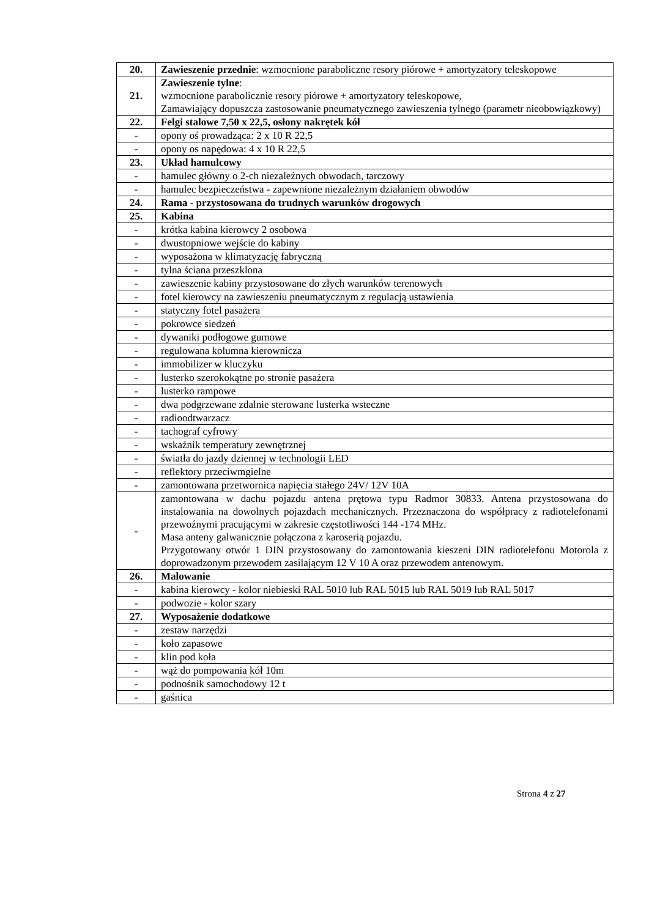| 20. | Zawieszenie przednie : wzmocnione paraboliczne resory piórowe + amortyzatory teleskopowe |
| 21. | Zawieszenie tylne : wzmocnione parabolicznie resory piórowe + amortyzatory teleskopowe, Zamawiający dopuszcza zastosowanie pneumatycznego zawieszenia tylnego (parametr nieobowiązkowy) |
| 22. | Felgi stalowe 7,50 x 22,5, osłony nakrętek kół |
| - | opony oś prowadząca: 2 x 10 R 22,5 |
| - | opony os napędowa: 4 x 10 R 22,5 |
| 23. | Układ hamulcowy |
| - | hamulec główny o 2-ch niezależnych obwodach, tarczowy |
| - | hamulec bezpieczeństwa - zapewnione niezależnym działaniem obwodów |
| 24. | Rama - przystosowana do trudnych warunków drogowych |
| 25. | Kabina |
| - | krótka kabina kierowcy 2 osobowa |
| - | dwustopniowe wejście do kabiny |
| - | wyposażona w klimatyzację fabryczną |
| - | tylna ściana przeszklona |
| - | zawieszenie kabiny przystosowane do złych warunków terenowych |
| - | fotel kierowcy na zawieszeniu pneumatycznym z regulacją ustawienia |
| - | statyczny fotel pasażera |
| - | pokrowce siedzeń |
| - | dywaniki podłogowe gumowe |
| - | regulowana kolumna kierownicza |
| - | immobilizer w kluczyku |
| - | lusterko szerokokątne po stronie pasażera |
| - | lusterko rampowe |
| - | dwa podgrzewane zdalnie sterowane lusterka wsteczne |
| - | radioodtwarzacz |
| - | tachograf cyfrowy |
| - | wskaźnik temperatury zewnętrznej |
| - | światła do jazdy dziennej w technologii LED |
| - | reflektory przeciwmgielne |
| - | zamontowana przetwornica napięcia stałego 24V/ 12V 10A |
| - | zamontowana w dachu pojazdu antena prętowa typu Radmor 30833. Antena przystosowana do instalowania na dowolnych pojazdach mechanicznych. Przeznaczona do współpracy z radiotelefonami przewoźnymi pracującymi w zakresie częstotliwości 144 -174 MHz. Masa anteny galwanicznie połączona z karoserią pojazdu. Przygotowany otwór 1 DIN przystosowany do zamontowania kieszeni DIN radiotelefonu Motorola z doprowadzonym przewodem zasilającym 12 V 10 A oraz przewodem antenowym. |
| 26. | Malowanie |
| - | kabina kierowcy - kolor niebieski RAL 5010 lub RAL 5015 lub RAL 5019 lub RAL 5017 |
| - | podwozie - kolor szary |
| 27. | Wyposażenie dodatkowe |
| - | zestaw narzędzi |
| - | koło zapasowe |
| - | klin pod koła |
| - | wąż do pompowania kół 10m |
| - | podnośnik samochodowy 12 t |
| - | gaśnica |
Strona 4 z 27